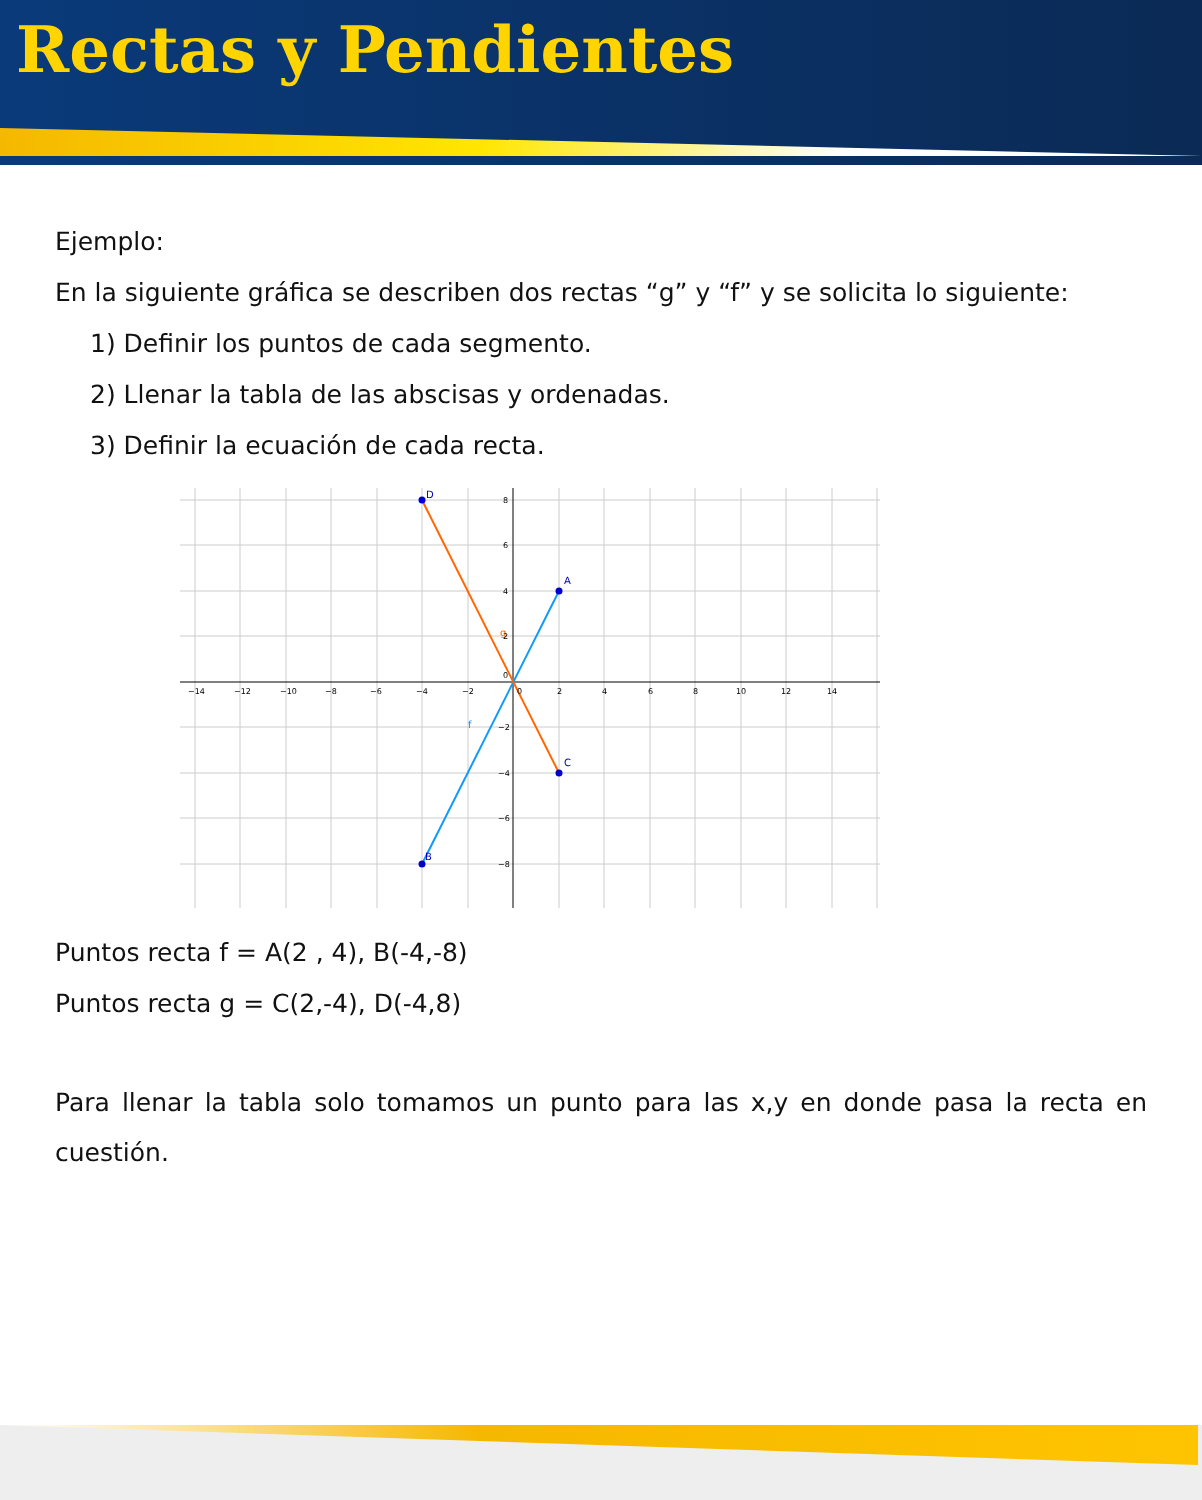Rectas y Pendientes
Ejemplo:
En la siguiente gráfica se describen dos rectas “g” y “f” y se solicita lo siguiente:
1) Definir los puntos de cada segmento.
2) Llenar la tabla de las abscisas y ordenadas.
3) Definir la ecuación de cada recta.
A
B
C
D
g
f
−14
−12
−10
−8
−6
−4
−2
0
2
4
6
8
10
12
14
8
6
4
2
0
−2
−4
−6
−8
Puntos recta f = A(2 , 4), B(-4,-8)
Puntos recta g = C(2,-4), D(-4,8)
Para llenar la tabla solo tomamos un punto para las x,y en donde pasa la recta en cuestión.